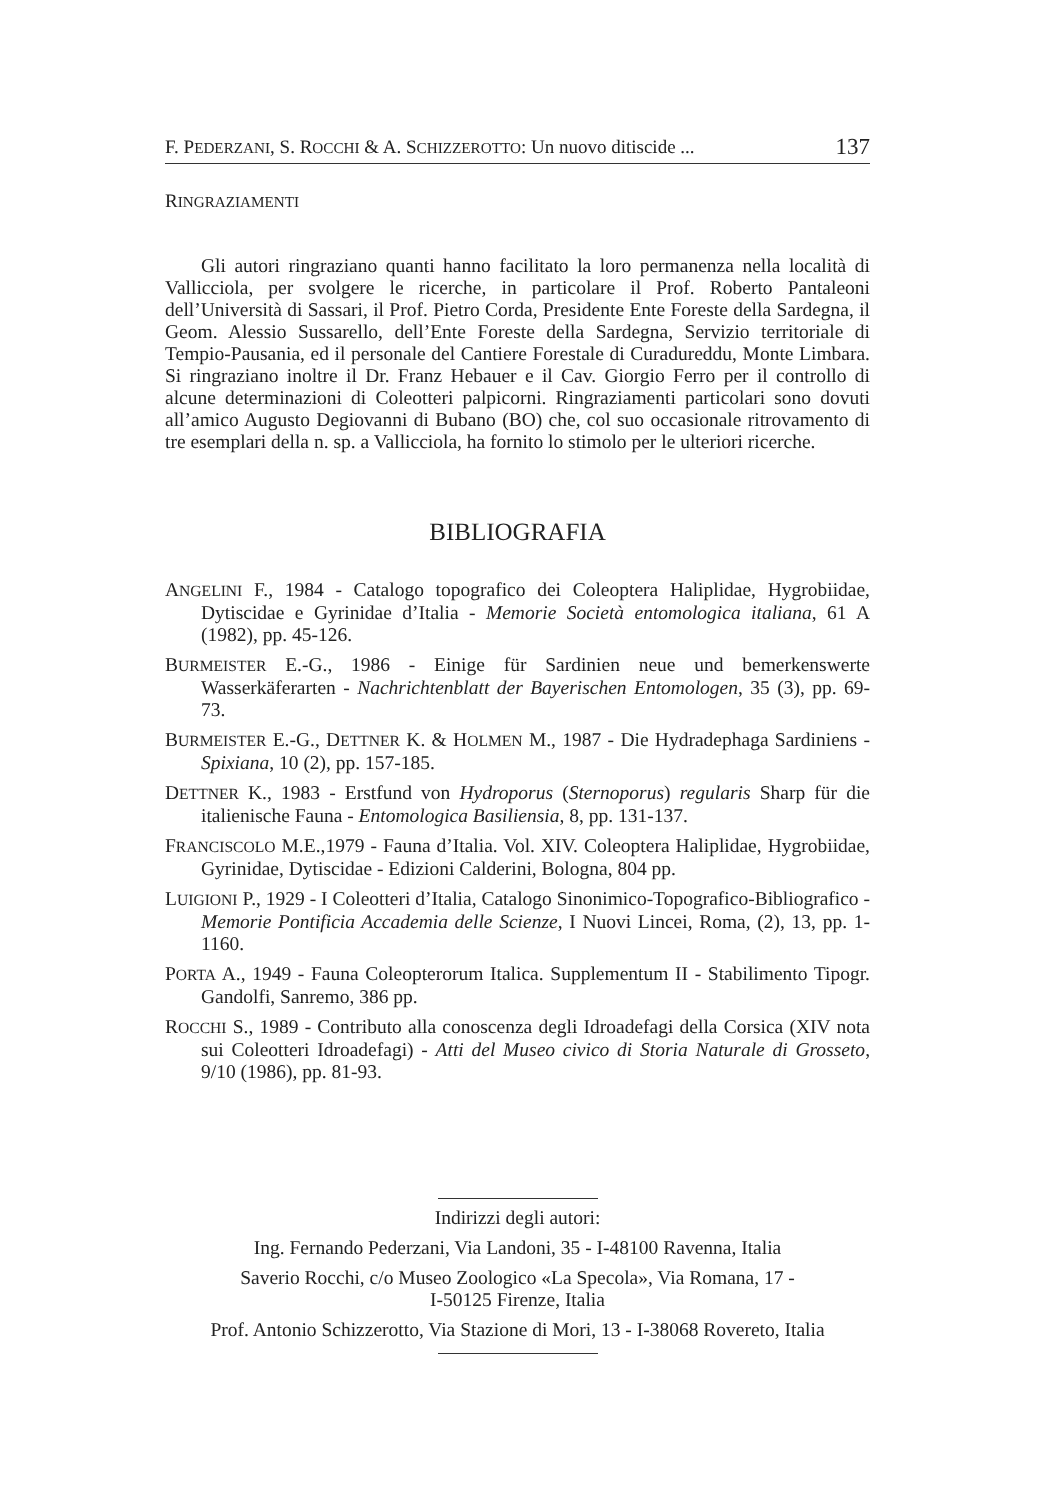F. PEDERZANI, S. ROCCHI & A. SCHIZZEROTTO: Un nuovo ditiscide ... 137
RINGRAZIAMENTI
Gli autori ringraziano quanti hanno facilitato la loro permanenza nella località di Vallicciola, per svolgere le ricerche, in particolare il Prof. Roberto Pantaleoni dell’Università di Sassari, il Prof. Pietro Corda, Presidente Ente Foreste della Sardegna, il Geom. Alessio Sussarello, dell’Ente Foreste della Sardegna, Servizio territoriale di Tempio-Pausania, ed il personale del Cantiere Forestale di Curadureddu, Monte Limbara. Si ringraziano inoltre il Dr. Franz Hebauer e il Cav. Giorgio Ferro per il controllo di alcune determinazioni di Coleotteri palpicorni. Ringraziamenti particolari sono dovuti all’amico Augusto Degiovanni di Bubano (BO) che, col suo occasionale ritrovamento di tre esemplari della n. sp. a Vallicciola, ha fornito lo stimolo per le ulteriori ricerche.
BIBLIOGRAFIA
ANGELINI F., 1984 - Catalogo topografico dei Coleoptera Haliplidae, Hygrobiidae, Dytiscidae e Gyrinidae d’Italia - Memorie Società entomologica italiana, 61 A (1982), pp. 45-126.
BURMEISTER E.-G., 1986 - Einige für Sardinien neue und bemerkenswerte Wasserkäferarten - Nachrichtenblatt der Bayerischen Entomologen, 35 (3), pp. 69-73.
BURMEISTER E.-G., DETTNER K. & HOLMEN M., 1987 - Die Hydradephaga Sardiniens - Spixiana, 10 (2), pp. 157-185.
DETTNER K., 1983 - Erstfund von Hydroporus (Sternoporus) regularis Sharp für die italienische Fauna - Entomologica Basiliensia, 8, pp. 131-137.
FRANCISCOLO M.E.,1979 - Fauna d’Italia. Vol. XIV. Coleoptera Haliplidae, Hygrobiidae, Gyrinidae, Dytiscidae - Edizioni Calderini, Bologna, 804 pp.
LUIGIONI P., 1929 - I Coleotteri d’Italia, Catalogo Sinonimico-Topografico-Bibliografico - Memorie Pontificia Accademia delle Scienze, I Nuovi Lincei, Roma, (2), 13, pp. 1-1160.
PORTA A., 1949 - Fauna Coleopterorum Italica. Supplementum II - Stabilimento Tipogr. Gandolfi, Sanremo, 386 pp.
ROCCHI S., 1989 - Contributo alla conoscenza degli Idroadefagi della Corsica (XIV nota sui Coleotteri Idroadefagi) - Atti del Museo civico di Storia Naturale di Grosseto, 9/10 (1986), pp. 81-93.
Indirizzi degli autori:
Ing. Fernando Pederzani, Via Landoni, 35 - I-48100 Ravenna, Italia
Saverio Rocchi, c/o Museo Zoologico «La Specola», Via Romana, 17 -
I-50125 Firenze, Italia
Prof. Antonio Schizzerotto, Via Stazione di Mori, 13 - I-38068 Rovereto, Italia